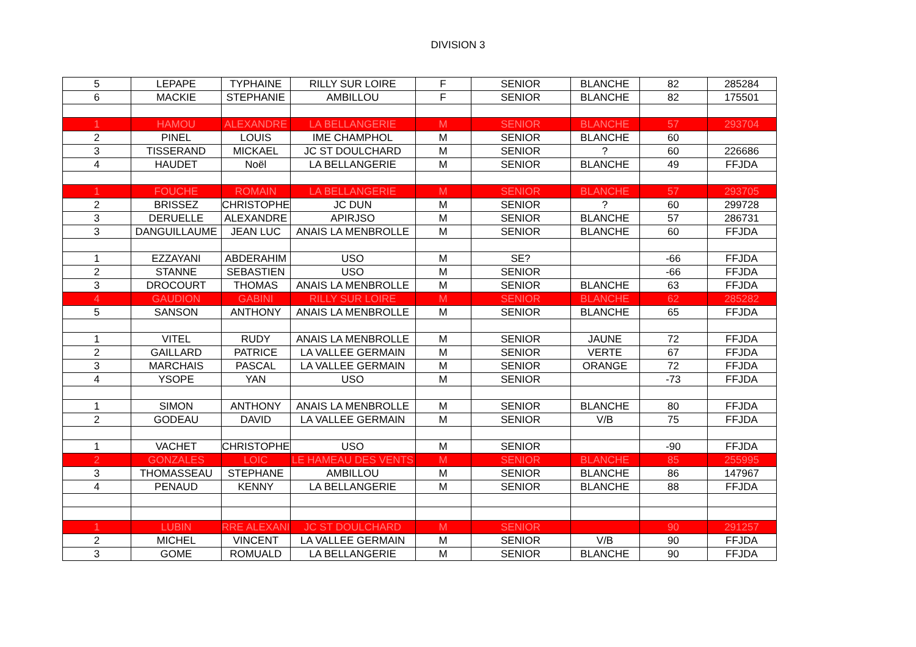DIVISION 3
| 5 | LEPAPE | TYPHAINE | RILLY SUR LOIRE | F | SENIOR | BLANCHE | 82 | 285284 |
| 6 | MACKIE | STEPHANIE | AMBILLOU | F | SENIOR | BLANCHE | 82 | 175501 |
| 1 | HAMOU | ALEXANDRE | LA BELLANGERIE | M | SENIOR | BLANCHE | 57 | 293704 |
| 2 | PINEL | LOUIS | IME CHAMPHOL | M | SENIOR | BLANCHE | 60 | |
| 3 | TISSERAND | MICKAEL | JC ST DOULCHARD | M | SENIOR | ? | 60 | 226686 |
| 4 | HAUDET | Noël | LA BELLANGERIE | M | SENIOR | BLANCHE | 49 | FFJDA |
| 1 | FOUCHE | ROMAIN | LA BELLANGERIE | M | SENIOR | BLANCHE | 57 | 293705 |
| 2 | BRISSEZ | CHRISTOPHE | JC DUN | M | SENIOR | ? | 60 | 299728 |
| 3 | DERUELLE | ALEXANDRE | APIRJSO | M | SENIOR | BLANCHE | 57 | 286731 |
| 3 | DANGUILLAUME | JEAN LUC | ANAIS LA MENBROLLE | M | SENIOR | BLANCHE | 60 | FFJDA |
| 1 | EZZAYANI | ABDERAHIM | USO | M | SE? | | -66 | FFJDA |
| 2 | STANNE | SEBASTIEN | USO | M | SENIOR | | -66 | FFJDA |
| 3 | DROCOURT | THOMAS | ANAIS LA MENBROLLE | M | SENIOR | BLANCHE | 63 | FFJDA |
| 4 | GAUDION | GABINI | RILLY SUR LOIRE | M | SENIOR | BLANCHE | 62 | 285282 |
| 5 | SANSON | ANTHONY | ANAIS LA MENBROLLE | M | SENIOR | BLANCHE | 65 | FFJDA |
| 1 | VITEL | RUDY | ANAIS LA MENBROLLE | M | SENIOR | JAUNE | 72 | FFJDA |
| 2 | GAILLARD | PATRICE | LA VALLEE GERMAIN | M | SENIOR | VERTE | 67 | FFJDA |
| 3 | MARCHAIS | PASCAL | LA VALLEE GERMAIN | M | SENIOR | ORANGE | 72 | FFJDA |
| 4 | YSOPE | YAN | USO | M | SENIOR | | -73 | FFJDA |
| 1 | SIMON | ANTHONY | ANAIS LA MENBROLLE | M | SENIOR | BLANCHE | 80 | FFJDA |
| 2 | GODEAU | DAVID | LA VALLEE GERMAIN | M | SENIOR | V/B | 75 | FFJDA |
| 1 | VACHET | CHRISTOPHE | USO | M | SENIOR | | -90 | FFJDA |
| 2 | GONZALES | LOIC | LE HAMEAU DES VENTS | M | SENIOR | BLANCHE | 85 | 255995 |
| 3 | THOMASSEAU | STEPHANE | AMBILLOU | M | SENIOR | BLANCHE | 86 | 147967 |
| 4 | PENAUD | KENNY | LA BELLANGERIE | M | SENIOR | BLANCHE | 88 | FFJDA |
| 1 | LUBIN | RRE ALEXANI | JC ST DOULCHARD | M | SENIOR | | 90 | 291257 |
| 2 | MICHEL | VINCENT | LA VALLEE GERMAIN | M | SENIOR | V/B | 90 | FFJDA |
| 3 | GOME | ROMUALD | LA BELLANGERIE | M | SENIOR | BLANCHE | 90 | FFJDA |